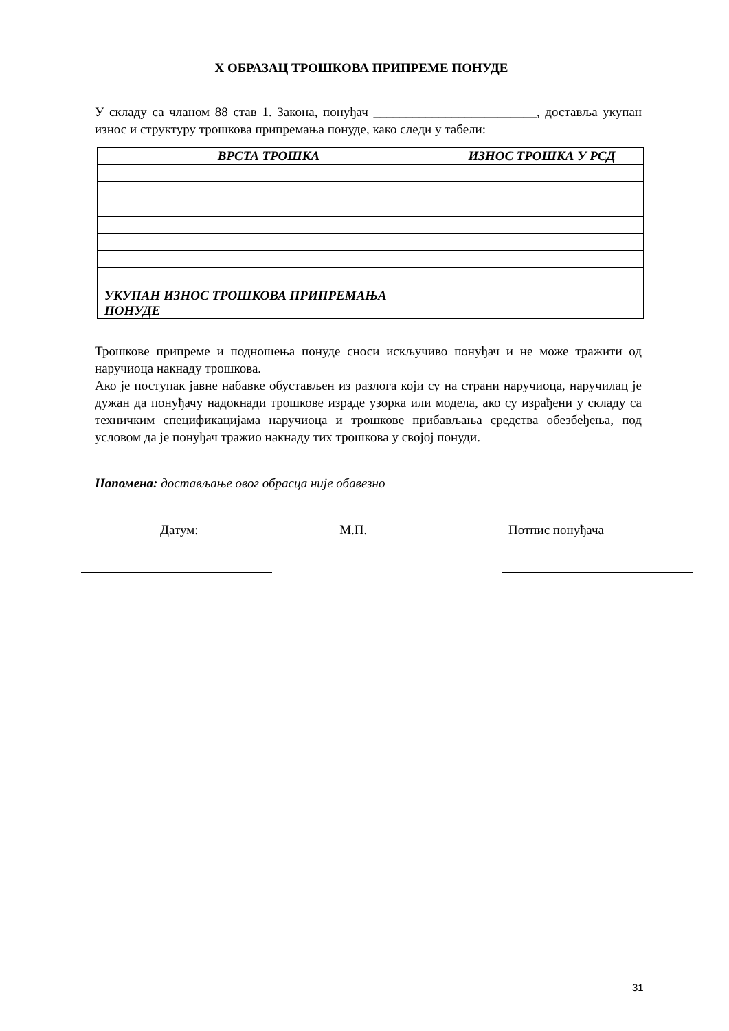X ОБРАЗАЦ ТРОШКОВА ПРИПРЕМЕ ПОНУДЕ
У складу са чланом 88 став 1. Закона, понуђач _________________________, достављa укупан износ и структуру трошкова припремања понуде, како следи у табели:
| ВРСТА ТРОШКА | ИЗНОС ТРОШКА У РСД |
| --- | --- |
| УКУПАН ИЗНОС ТРОШКОВА ПРИПРЕМАЊА ПОНУДЕ | |
Трошкове припреме и подношења понуде сноси искључиво понуђач и не може тражити од наручиоца накнаду трошкова.
Ако је поступак јавне набавке обустављен из разлога који су на страни наручиоца, наручилац је дужан да понуђачу надокнади трошкове израде узорка или модела, ако су израђени у складу са техничким спецификацијама наручиоца и трошкове прибављања средства обезбеђења, под условом да је понуђач тражио накнаду тих трошкова у својој понуди.
Напомена: достављање овог обрасца није обавезно
Датум: М.П. Потпис понуђача
31